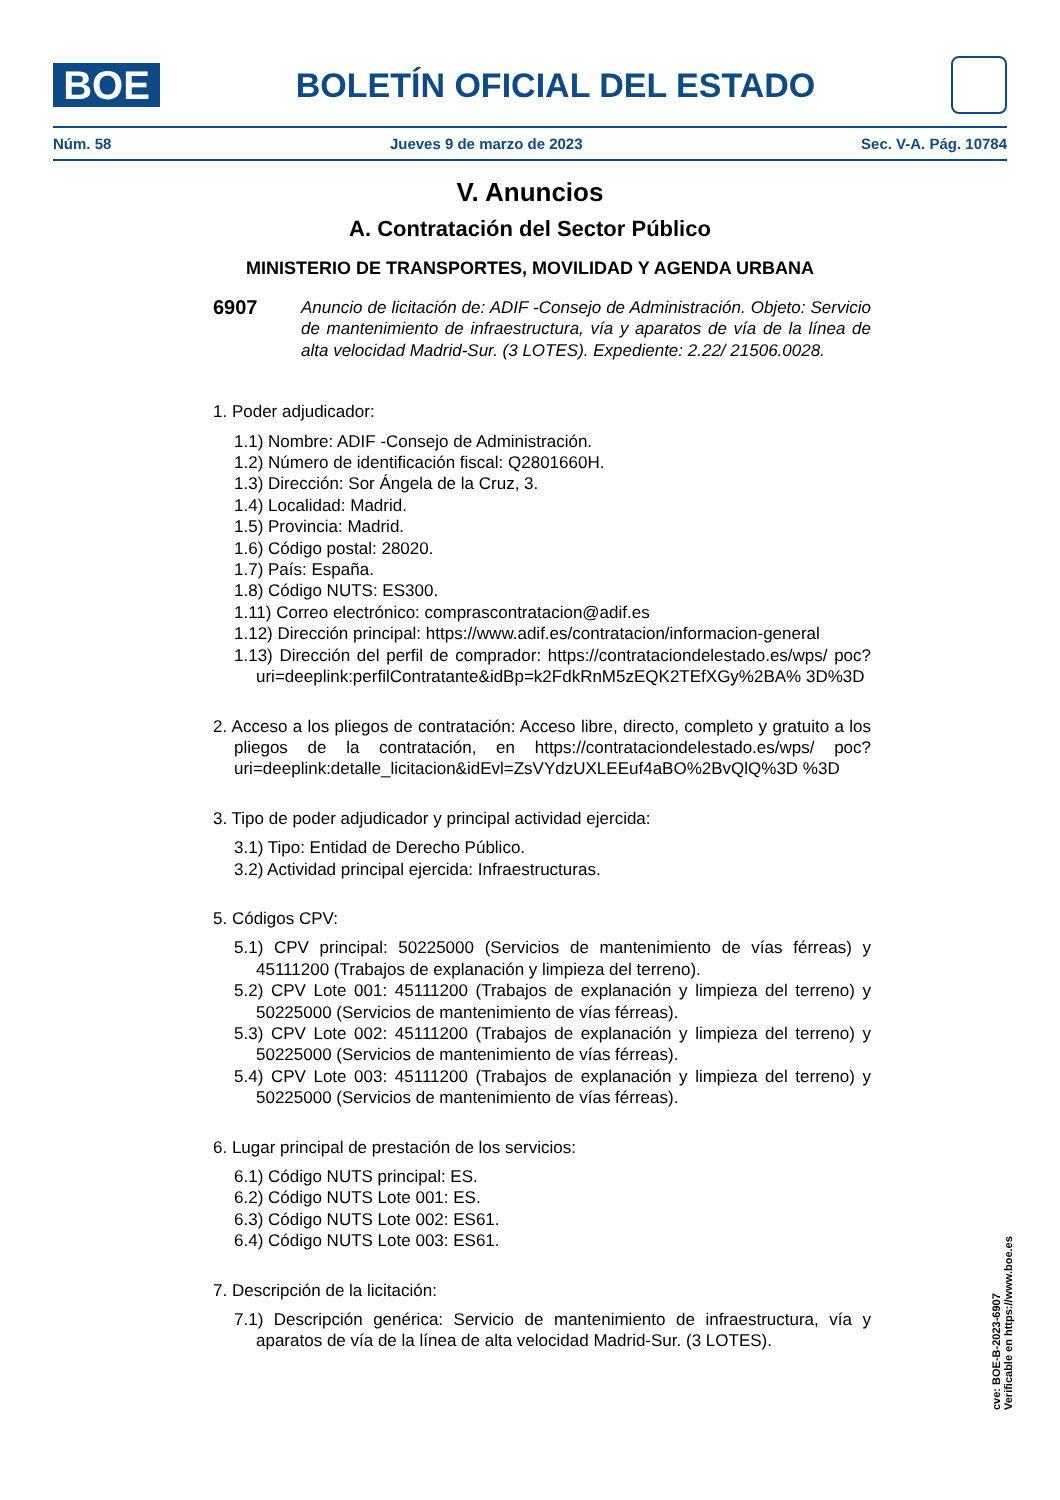BOE
BOLETÍN OFICIAL DEL ESTADO
Núm. 58 Jueves 9 de marzo de 2023 Sec. V-A. Pág. 10784
V. Anuncios
A. Contratación del Sector Público
MINISTERIO DE TRANSPORTES, MOVILIDAD Y AGENDA URBANA
6907
Anuncio de licitación de: ADIF -Consejo de Administración. Objeto: Servicio de mantenimiento de infraestructura, vía y aparatos de vía de la línea de alta velocidad Madrid-Sur. (3 LOTES). Expediente: 2.22/ 21506.0028.
1. Poder adjudicador:
1.1) Nombre: ADIF -Consejo de Administración.
1.2) Número de identificación fiscal: Q2801660H.
1.3) Dirección: Sor Ángela de la Cruz, 3.
1.4) Localidad: Madrid.
1.5) Provincia: Madrid.
1.6) Código postal: 28020.
1.7) País: España.
1.8) Código NUTS: ES300.
1.11) Correo electrónico: comprascontratacion@adif.es
1.12) Dirección principal: https://www.adif.es/contratacion/informacion-general
1.13) Dirección del perfil de comprador: https://contrataciondelestado.es/wps/ poc?uri=deeplink:perfilContratante&idBp=k2FdkRnM5zEQK2TEfXGy%2BA% 3D%3D
2. Acceso a los pliegos de contratación: Acceso libre, directo, completo y gratuito a los pliegos de la contratación, en https://contrataciondelestado.es/wps/ poc?uri=deeplink:detalle_licitacion&idEvl=ZsVYdzUXLEEuf4aBO%2BvQlQ%3D %3D
3. Tipo de poder adjudicador y principal actividad ejercida:
3.1) Tipo: Entidad de Derecho Público.
3.2) Actividad principal ejercida: Infraestructuras.
5. Códigos CPV:
5.1) CPV principal: 50225000 (Servicios de mantenimiento de vías férreas) y 45111200 (Trabajos de explanación y limpieza del terreno).
5.2) CPV Lote 001: 45111200 (Trabajos de explanación y limpieza del terreno) y 50225000 (Servicios de mantenimiento de vías férreas).
5.3) CPV Lote 002: 45111200 (Trabajos de explanación y limpieza del terreno) y 50225000 (Servicios de mantenimiento de vías férreas).
5.4) CPV Lote 003: 45111200 (Trabajos de explanación y limpieza del terreno) y 50225000 (Servicios de mantenimiento de vías férreas).
6. Lugar principal de prestación de los servicios:
6.1) Código NUTS principal: ES.
6.2) Código NUTS Lote 001: ES.
6.3) Código NUTS Lote 002: ES61.
6.4) Código NUTS Lote 003: ES61.
7. Descripción de la licitación:
7.1) Descripción genérica: Servicio de mantenimiento de infraestructura, vía y aparatos de vía de la línea de alta velocidad Madrid-Sur. (3 LOTES).
cve: BOE-B-2023-6907
Verificable en https://www.boe.es